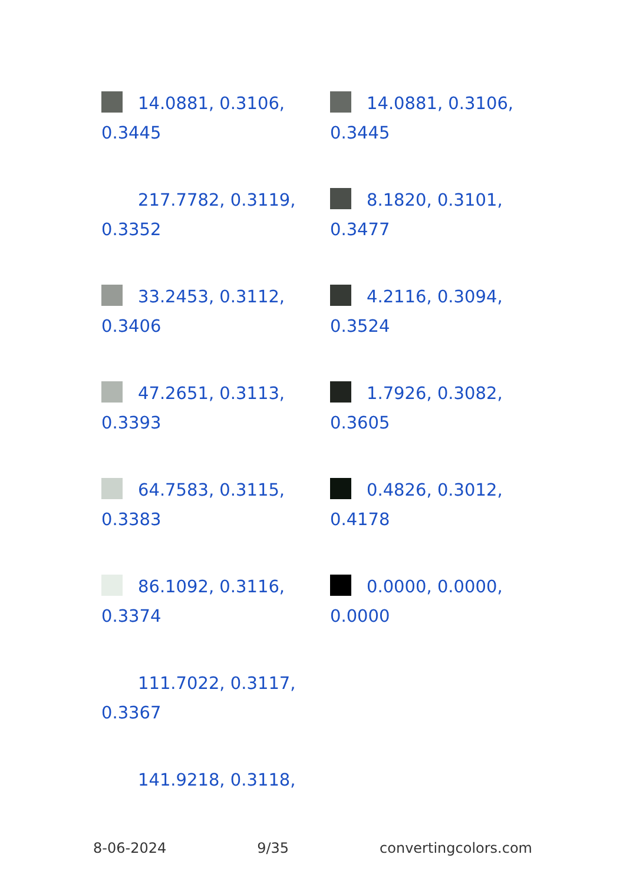14.0881, 0.3106, 0.3445
14.0881, 0.3106, 0.3445
217.7782, 0.3119, 0.3352
8.1820, 0.3101, 0.3477
33.2453, 0.3112, 0.3406
4.2116, 0.3094, 0.3524
47.2651, 0.3113, 0.3393
1.7926, 0.3082, 0.3605
64.7583, 0.3115, 0.3383
0.4826, 0.3012, 0.4178
86.1092, 0.3116, 0.3374
0.0000, 0.0000, 0.0000
111.7022, 0.3117, 0.3367
141.9218, 0.3118,
8-06-2024 9/35 convertingcolors.com